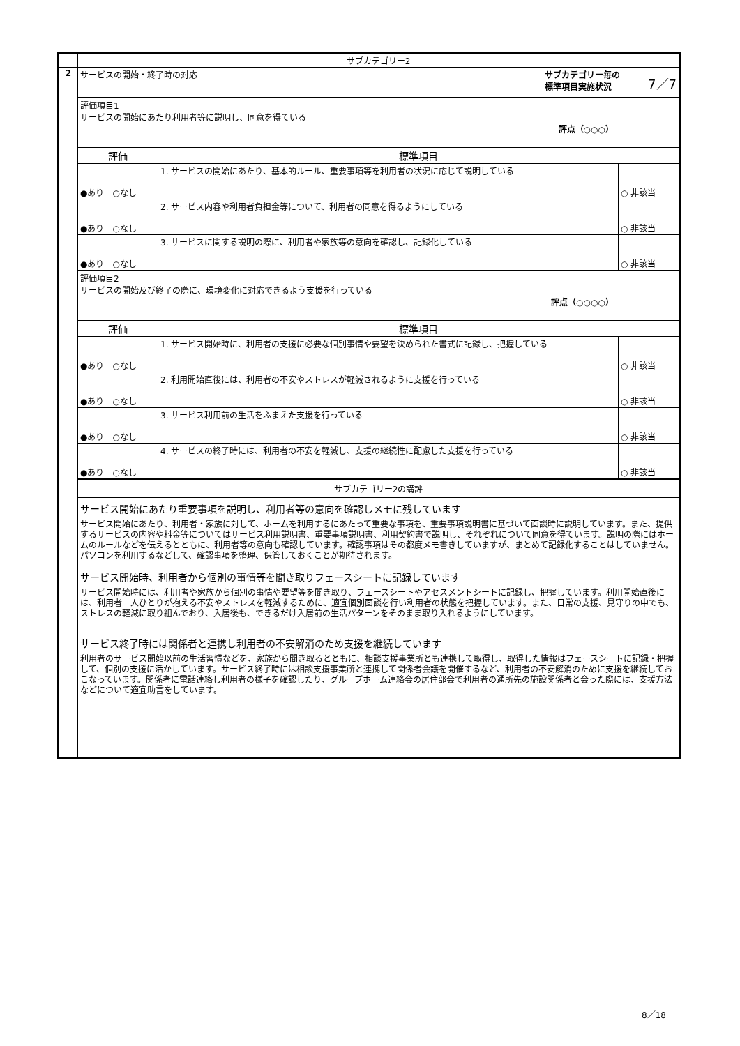| | サブカテゴリー2 | | |
| 2 | サービスの開始・終了時の対応 サブカテゴリー毎の 標準項目実施状況 7／7 | | |
| | 評価項目1 サービスの開始にあたり利用者等に説明し、同意を得ている 評点（○○○） | | |
| | 評価 | 標準項目 | |
| | ●あり ○なし | 1. サービスの開始にあたり、基本的ルール、重要事項等を利用者の状況に応じて説明している | ○ 非該当 |
| | ●あり ○なし | 2. サービス内容や利用者負担金等について、利用者の同意を得るようにしている | ○ 非該当 |
| | ●あり ○なし | 3. サービスに関する説明の際に、利用者や家族等の意向を確認し、記録化している | ○ 非該当 |
| | 評価項目2 サービスの開始及び終了の際に、環境変化に対応できるよう支援を行っている 評点（○○○○） | | |
| | 評価 | 標準項目 | |
| | ●あり ○なし | 1. サービス開始時に、利用者の支援に必要な個別事情や要望を決められた書式に記録し、把握している | ○ 非該当 |
| | ●あり ○なし | 2. 利用開始直後には、利用者の不安やストレスが軽減されるように支援を行っている | ○ 非該当 |
| | ●あり ○なし | 3. サービス利用前の生活をふまえた支援を行っている | ○ 非該当 |
| | ●あり ○なし | 4. サービスの終了時には、利用者の不安を軽減し、支援の継続性に配慮した支援を行っている | ○ 非該当 |
| | サブカテゴリー2の講評 | | |
| | サービス開始にあたり重要事項を説明し、利用者等の意向を確認しメモに残しています サービス開始にあたり、利用者・家族に対して、ホームを利用するにあたって重要な事項を、重要事項説明書に基づいて面談時に説明しています。また、提供するサービスの内容や料金等についてはサービス利用説明書、重要事項説明書、利用契約書で説明し、それぞれについて同意を得ています。説明の際にはホームのルールなどを伝えるとともに、利用者等の意向も確認しています。確認事項はその都度メモ書きしていますが、まとめて記録化することはしていません。パソコンを利用するなどして、確認事項を整理、保管しておくことが期待されます。 サービス開始時、利用者から個別の事情等を聞き取りフェースシートに記録しています サービス開始時には、利用者や家族から個別の事情や要望等を聞き取り、フェースシートやアセスメントシートに記録し、把握しています。利用開始直後には、利用者一人ひとりが抱える不安やストレスを軽減するために、適宜個別面談を行い利用者の状態を把握しています。また、日常の支援、見守りの中でも、ストレスの軽減に取り組んでおり、入居後も、できるだけ入居前の生活パターンをそのまま取り入れるようにしています。 サービス終了時には関係者と連携し利用者の不安解消のため支援を継続しています 利用者のサービス開始以前の生活習慣などを、家族から聞き取るとともに、相談支援事業所とも連携して取得し、取得した情報はフェースシートに記録・把握して、個別の支援に活かしています。サービス終了時には相談支援事業所と連携して関係者会議を開催するなど、利用者の不安解消のために支援を継続しておこなっています。関係者に電話連絡し利用者の様子を確認したり、グループホーム連絡会の居住部会で利用者の通所先の施設関係者と会った際には、支援方法などについて適宜助言をしています。 | | |
8／18